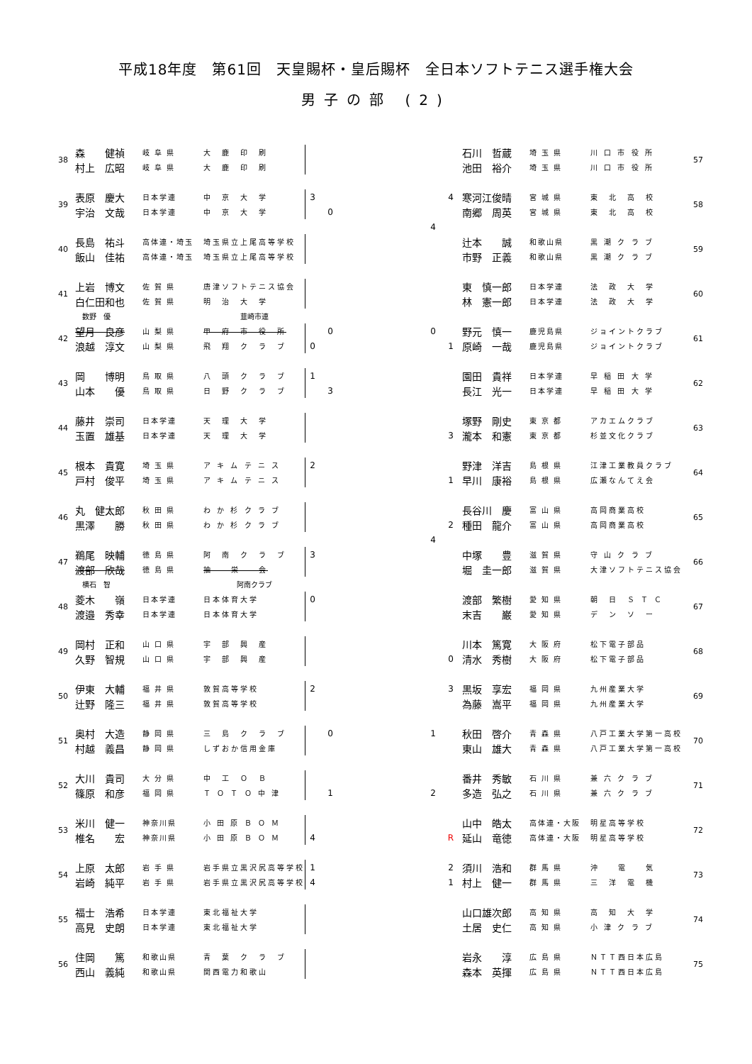平成18年度　第61回　天皇賜杯・皇后賜杯　全日本ソフトテニス選手権大会
男子の部 (2)
| 38 | 森 健禎 | 岐 阜 県 | 大 鹿 印 刷 | | |
| | 村上 広昭 | 岐 阜 県 | 大 鹿 印 刷 | | |
| 39 | 表原 慶大 | 日本学連 | 中 京 大 学 | 3 | |
| | 宇治 文哉 | 日本学連 | 中 京 大 学 | | 0 |
| 40 | 長島 祐斗 | 高体連・埼玉 | 埼玉県立上尾高等学校 | | |
| | 飯山 佳祐 | 高体連・埼玉 | 埼玉県立上尾高等学校 | | |
| 41 | 上岩 博文 | 佐 賀 県 | 唐津ソフトテニス協会 | | |
| | 白仁田和也 | 佐 賀 県 | 明 治 大 学 | | |
| | 数野 優 | | 韮崎市連 | | |
| 42 | 望月 良彦 | 山 梨 県 | 甲 府 市 役 所 | | 0 |
| | 浪越 淳文 | 山 梨 県 | 飛 翔 ク ラ ブ | 0 | |
| 43 | 岡 博明 | 鳥 取 県 | 八 頭 ク ラ ブ | 1 | |
| | 山本 優 | 鳥 取 県 | 日 野 ク ラ ブ | | 3 |
| 44 | 藤井 崇司 | 日本学連 | 天 理 大 学 | | |
| | 玉置 雄基 | 日本学連 | 天 理 大 学 | | |
| 45 | 根本 貴寛 | 埼 玉 県 | ア キ ム テ ニ ス | 2 | |
| | 戸村 俊平 | 埼 玉 県 | ア キ ム テ ニ ス | | |
| 46 | 丸 健太郎 | 秋 田 県 | わ か 杉 ク ラ ブ | | |
| | 黒澤 勝 | 秋 田 県 | わ か 杉 ク ラ ブ | | |
| 47 | 鵜尾 映輔 | 徳 島 県 | 阿 南 ク ラ ブ | 3 | |
| | 渡部 欣哉 | 徳 島 県 | 抽 栄 会 | | |
| | 横石 智 | | 阿南クラブ | | |
| 48 | 菱木 嶺 | 日本学連 | 日本体育大学 | 0 | |
| | 渡邉 秀幸 | 日本学連 | 日本体育大学 | | |
| 49 | 岡村 正和 | 山 口 県 | 宇 部 興 産 | | |
| | 久野 智規 | 山 口 県 | 宇 部 興 産 | | |
| 50 | 伊東 大輔 | 福 井 県 | 敦賀高等学校 | 2 | |
| | 辻野 隆三 | 福 井 県 | 敦賀高等学校 | | |
| 51 | 奥村 大造 | 静 岡 県 | 三 島 ク ラ ブ | | 0 |
| | 村越 義昌 | 静 岡 県 | しずおか信用金庫 | | |
| 52 | 大川 貴司 | 大 分 県 | 中 工 Ｏ Ｂ | | |
| | 篠原 和彦 | 福 岡 県 | Ｔ Ｏ Ｔ Ｏ 中 津 | | 1 |
| 53 | 米川 健一 | 神奈川県 | 小 田 原 Ｂ Ｏ Ｍ | | |
| | 椎名 宏 | 神奈川県 | 小 田 原 Ｂ Ｏ Ｍ | 4 | |
| 54 | 上原 太郎 | 岩 手 県 | 岩手県立黒沢尻高等学校 | 1 | |
| | 岩崎 純平 | 岩 手 県 | 岩手県立黒沢尻高等学校 | 4 | |
| 55 | 福士 浩希 | 日本学連 | 東北福祉大学 | | |
| | 高見 史朗 | 日本学連 | 東北福祉大学 | | |
| 56 | 住岡 篤 | 和歌山県 | 青 葉 ク ラ ブ | | |
| | 西山 義純 | 和歌山県 | 関西電力和歌山 | | |
| | | 石川 哲蔵 | 埼 玉 県 | 川 口 市 役 所 | 57 |
| | | 池田 裕介 | 埼 玉 県 | 川 口 市 役 所 | |
| | 4 | 寒河江俊晴 | 宮 城 県 | 東 北 高 校 | 58 |
| | | 南郷 周英 | 宮 城 県 | 東 北 高 校 | |
| 4 | | | | | |
| | | 辻本 誠 | 和歌山県 | 黒 潮 ク ラ ブ | 59 |
| | | 市野 正義 | 和歌山県 | 黒 潮 ク ラ ブ | |
| | | 東 慎一郎 | 日本学連 | 法 政 大 学 | 60 |
| | | 林 憲一郎 | 日本学連 | 法 政 大 学 | |
| 0 | | 野元 慎一 | 鹿児島県 | ジョイントクラブ | 61 |
| | 1 | 原崎 一哉 | 鹿児島県 | ジョイントクラブ | |
| | | 園田 貴祥 | 日本学連 | 早 稲 田 大 学 | 62 |
| | | 長江 光一 | 日本学連 | 早 稲 田 大 学 | |
| | | 塚野 剛史 | 東 京 都 | アカエムクラブ | 63 |
| | 3 | 瀧本 和憲 | 東 京 都 | 杉並文化クラブ | |
| | | 野津 洋吉 | 島 根 県 | 江津工業教員クラブ | 64 |
| | 1 | 早川 康裕 | 島 根 県 | 広瀬なんてえ会 | |
| | | 長谷川 慶 | 富 山 県 | 高岡商業高校 | 65 |
| | 2 | 種田 龍介 | 富 山 県 | 高岡商業高校 | |
| 4 | | | | | |
| | | 中塚 豊 | 滋 賀 県 | 守 山 ク ラ ブ | 66 |
| | | 堀 圭一郎 | 滋 賀 県 | 大津ソフトテニス協会 | |
| | | 渡部 繁樹 | 愛 知 県 | 朝 日 Ｓ Ｔ Ｃ | 67 |
| | | 末吉 巌 | 愛 知 県 | デ ン ソ ー | |
| | | 川本 篤寛 | 大 阪 府 | 松下電子部品 | 68 |
| | 0 | 清水 秀樹 | 大 阪 府 | 松下電子部品 | |
| | 3 | 黒坂 享宏 | 福 岡 県 | 九州産業大学 | 69 |
| | | 為藤 嵩平 | 福 岡 県 | 九州産業大学 | |
| 1 | | 秋田 啓介 | 青 森 県 | 八戸工業大学第一高校 | 70 |
| | | 東山 雄大 | 青 森 県 | 八戸工業大学第一高校 | |
| | | 番井 秀敏 | 石 川 県 | 兼 六 ク ラ ブ | 71 |
| 2 | | 多造 弘之 | 石 川 県 | 兼 六 ク ラ ブ | |
| | | 山中 皓太 | 高体連・大阪 | 明星高等学校 | 72 |
| | R | 延山 竜徳 | 高体連・大阪 | 明星高等学校 | |
| | 2 | 須川 浩和 | 群 馬 県 | 沖 電 気 | 73 |
| | 1 | 村上 健一 | 群 馬 県 | 三 洋 電 機 | |
| | | 山口雄次郎 | 高 知 県 | 高 知 大 学 | 74 |
| | | 土居 史仁 | 高 知 県 | 小 津 ク ラ ブ | |
| | | 岩永 淳 | 広 島 県 | ＮＴＴ西日本広島 | 75 |
| | | 森本 英揮 | 広 島 県 | ＮＴＴ西日本広島 | |